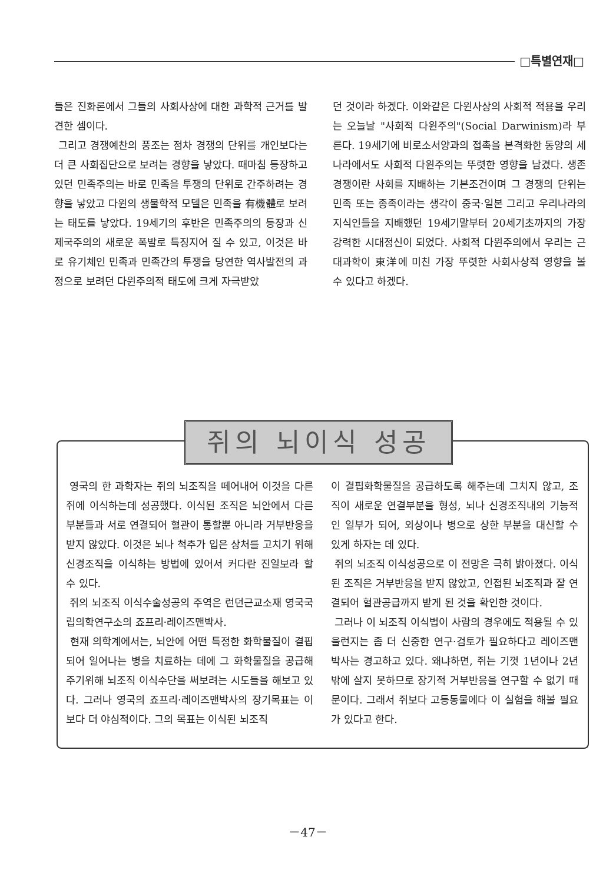□특별연재□
들은 진화론에서 그들의 사회사상에 대한 과학적 근거를 발견한 셈이다.
그리고 경쟁예찬의 풍조는 점차 경쟁의 단위를 개인보다는 더 큰 사회집단으로 보려는 경향을 낳았다. 때마침 등장하고 있던 민족주의는 바로 민족을 투쟁의 단위로 간주하려는 경향을 낳았고 다윈의 생물학적 모델은 민족을 有機體로 보려는 태도를 낳았다. 19세기의 후반은 민족주의의 등장과 신제국주의의 새로운 폭발로 특징지어 질 수 있고, 이것은 바로 유기체인 민족과 민족간의 투쟁을 당연한 역사발전의 과정으로 보려던 다윈주의적 태도에 크게 자극받았
던 것이라 하겠다. 이와같은 다윈사상의 사회적 적용을 우리는 오늘날 "사회적 다윈주의"(Social Darwinism)라 부른다. 19세기에 비로소서양과의 접촉을 본격화한 동양의 세나라에서도 사회적 다윈주의는 뚜렷한 영향을 남겼다. 생존경쟁이란 사회를 지배하는 기본조건이며 그 경쟁의 단위는 민족 또는 종족이라는 생각이 중국·일본 그리고 우리나라의 지식인들을 지배했던 19세기말부터 20세기초까지의 가장 강력한 시대정신이 되었다. 사회적 다윈주의에서 우리는 근대과학이 東洋에 미친 가장 뚜렷한 사회사상적 영향을 볼 수 있다고 하겠다.
쥐의 뇌이식 성공
영국의 한 과학자는 쥐의 뇌조직을 떼어내어 이것을 다른 쥐에 이식하는데 성공했다. 이식된 조직은 뇌안에서 다른 부분들과 서로 연결되어 혈관이 통할뿐 아니라 거부반응을 받지 않았다. 이것은 뇌나 척추가 입은 상처를 고치기 위해 신경조직을 이식하는 방법에 있어서 커다란 진일보라 할 수 있다.
쥐의 뇌조직 이식수술성공의 주역은 런던근교소재 영국국립의학연구소의 죠프리·레이즈맨박사.
현재 의학계에서는, 뇌안에 어떤 특정한 화학물질이 결핍되어 일어나는 병을 치료하는 데에 그 화학물질을 공급해주기위해 뇌조직 이식수단을 써보려는 시도들을 해보고 있다. 그러나 영국의 죠프리·레이즈맨박사의 장기목표는 이보다 더 야심적이다. 그의 목표는 이식된 뇌조직
이 결핍화학물질을 공급하도록 해주는데 그치지 않고, 조직이 새로운 연결부분을 형성, 뇌나 신경조직내의 기능적인 일부가 되어, 외상이나 병으로 상한 부분을 대신할 수 있게 하자는 데 있다.
쥐의 뇌조직 이식성공으로 이 전망은 극히 밝아졌다. 이식된 조직은 거부반응을 받지 않았고, 인접된 뇌조직과 잘 연결되어 혈관공급까지 받게 된 것을 확인한 것이다.
그러나 이 뇌조직 이식법이 사람의 경우에도 적용될 수 있을런지는 좀 더 신중한 연구·검토가 필요하다고 레이즈맨박사는 경고하고 있다. 왜냐하면, 쥐는 기껏 1년이나 2년밖에 살지 못하므로 장기적 거부반응을 연구할 수 없기 때문이다. 그래서 쥐보다 고등동물에다 이 실험을 해볼 필요가 있다고 한다.
－47－